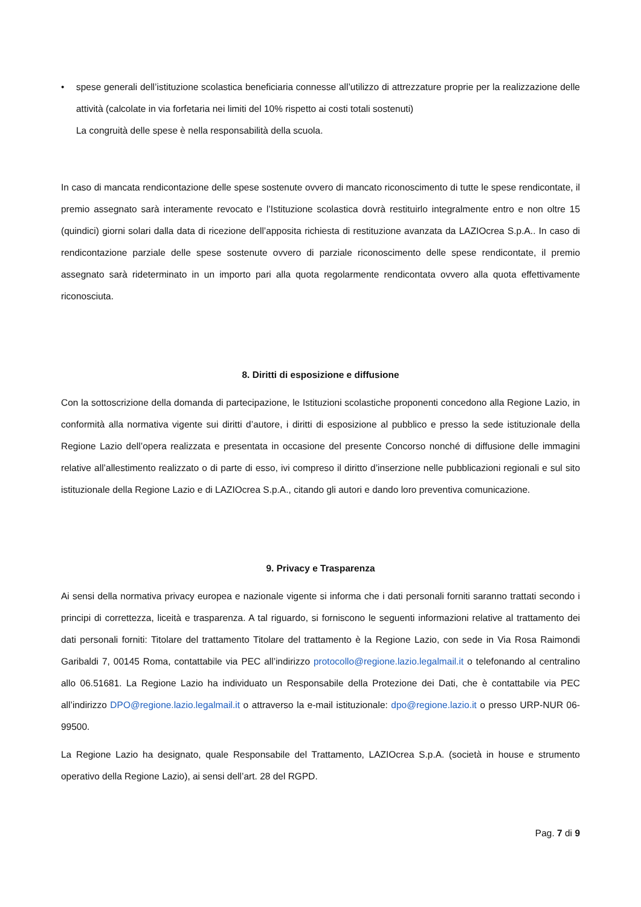• spese generali dell’istituzione scolastica beneficiaria connesse all’utilizzo di attrezzature proprie per la realizzazione delle attività (calcolate in via forfetaria nei limiti del 10% rispetto ai costi totali sostenuti)
La congruità delle spese è nella responsabilità della scuola.
In caso di mancata rendicontazione delle spese sostenute ovvero di mancato riconoscimento di tutte le spese rendicontate, il premio assegnato sarà interamente revocato e l’Istituzione scolastica dovrà restituirlo integralmente entro e non oltre 15 (quindici) giorni solari dalla data di ricezione dell’apposita richiesta di restituzione avanzata da LAZIOcrea S.p.A.. In caso di rendicontazione parziale delle spese sostenute ovvero di parziale riconoscimento delle spese rendicontate, il premio assegnato sarà rideterminato in un importo pari alla quota regolarmente rendicontata ovvero alla quota effettivamente riconosciuta.
8. Diritti di esposizione e diffusione
Con la sottoscrizione della domanda di partecipazione, le Istituzioni scolastiche proponenti concedono alla Regione Lazio, in conformità alla normativa vigente sui diritti d’autore, i diritti di esposizione al pubblico e presso la sede istituzionale della Regione Lazio dell’opera realizzata e presentata in occasione del presente Concorso nonché di diffusione delle immagini relative all’allestimento realizzato o di parte di esso, ivi compreso il diritto d’inserzione nelle pubblicazioni regionali e sul sito istituzionale della Regione Lazio e di LAZIOcrea S.p.A., citando gli autori e dando loro preventiva comunicazione.
9. Privacy e Trasparenza
Ai sensi della normativa privacy europea e nazionale vigente si informa che i dati personali forniti saranno trattati secondo i principi di correttezza, liceità e trasparenza. A tal riguardo, si forniscono le seguenti informazioni relative al trattamento dei dati personali forniti: Titolare del trattamento Titolare del trattamento è la Regione Lazio, con sede in Via Rosa Raimondi Garibaldi 7, 00145 Roma, contattabile via PEC all’indirizzo protocollo@regione.lazio.legalmail.it o telefonando al centralino allo 06.51681. La Regione Lazio ha individuato un Responsabile della Protezione dei Dati, che è contattabile via PEC all’indirizzo DPO@regione.lazio.legalmail.it o attraverso la e-mail istituzionale: dpo@regione.lazio.it o presso URP-NUR 06-99500.
La Regione Lazio ha designato, quale Responsabile del Trattamento, LAZIOcrea S.p.A. (società in house e strumento operativo della Regione Lazio), ai sensi dell’art. 28 del RGPD.
Pag. 7 di 9